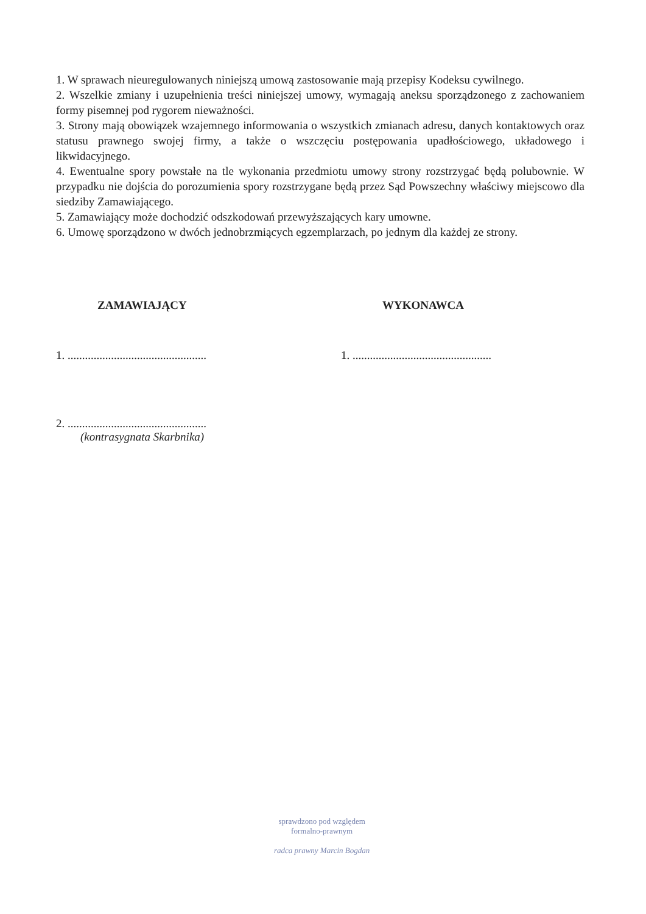1. W sprawach nieuregulowanych niniejszą umową zastosowanie mają przepisy Kodeksu cywilnego.
2. Wszelkie zmiany i uzupełnienia treści niniejszej umowy, wymagają aneksu sporządzonego z zachowaniem formy pisemnej pod rygorem nieważności.
3. Strony mają obowiązek wzajemnego informowania o wszystkich zmianach adresu, danych kontaktowych oraz statusu prawnego swojej firmy, a także o wszczęciu postępowania upadłościowego, układowego i likwidacyjnego.
4. Ewentualne spory powstałe na tle wykonania przedmiotu umowy strony rozstrzygać będą polubownie. W przypadku nie dojścia do porozumienia spory rozstrzygane będą przez Sąd Powszechny właściwy miejscowo dla siedziby Zamawiającego.
5. Zamawiający może dochodzić odszkodowań przewyższających kary umowne.
6. Umowę sporządzono w dwóch jednobrzmiących egzemplarzach, po jednym dla każdej ze strony.
ZAMAWIAJĄCY
1. ................................................
2. ................................................
(kontrasygnata Skarbnika)
WYKONAWCA
1. ................................................
sprawdzono pod względem
formalno-prawnym
radca prawny Marcin Bogdan